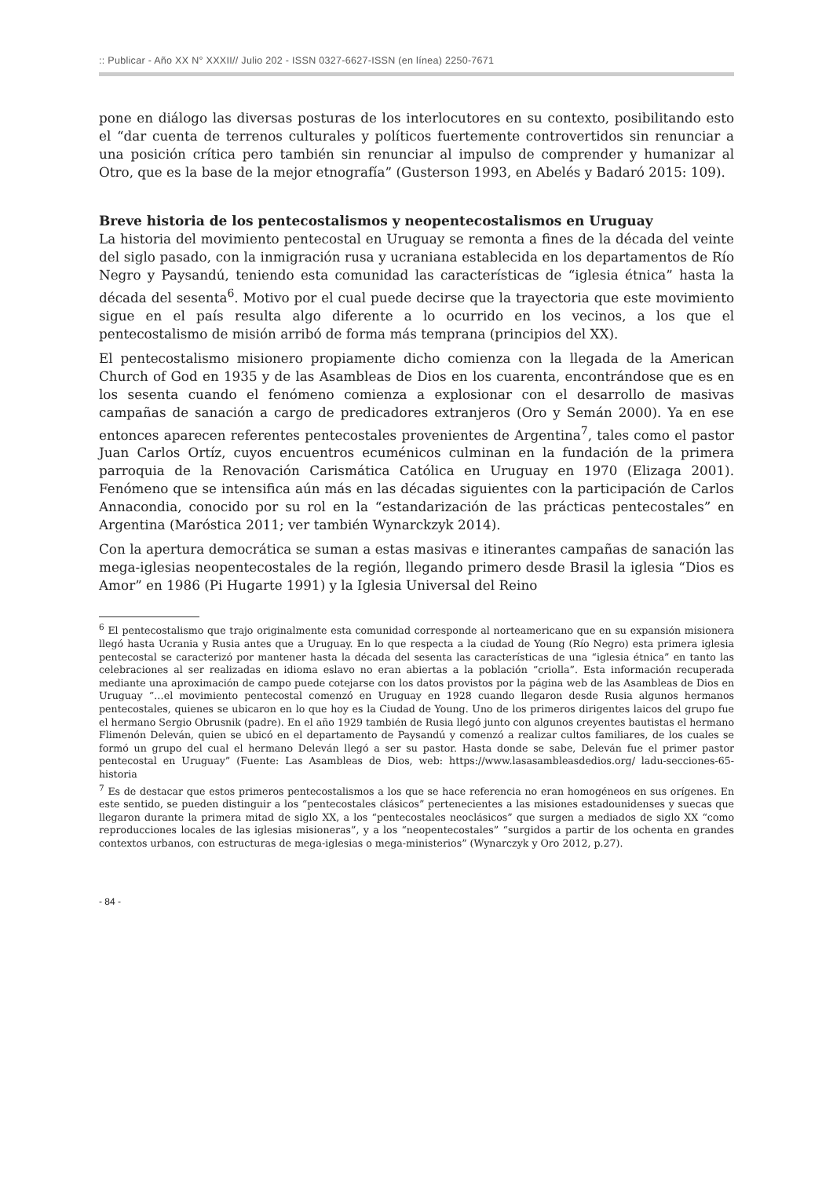:: Publicar - Año XX N° XXXII// Julio 202 - ISSN 0327-6627-ISSN (en línea) 2250-7671
pone en diálogo las diversas posturas de los interlocutores en su contexto, posibilitando esto el “dar cuenta de terrenos culturales y políticos fuertemente controvertidos sin renunciar a una posición crítica pero también sin renunciar al impulso de comprender y humanizar al Otro, que es la base de la mejor etnografía” (Gusterson 1993, en Abelés y Badaró 2015: 109).
Breve historia de los pentecostalismos y neopentecostalismos en Uruguay
La historia del movimiento pentecostal en Uruguay se remonta a fines de la década del veinte del siglo pasado, con la inmigración rusa y ucraniana establecida en los departamentos de Río Negro y Paysandú, teniendo esta comunidad las características de “iglesia étnica” hasta la década del sesenta<sup>6</sup>. Motivo por el cual puede decirse que la trayectoria que este movimiento sigue en el país resulta algo diferente a lo ocurrido en los vecinos, a los que el pentecostalismo de misión arribó de forma más temprana (principios del XX).
El pentecostalismo misionero propiamente dicho comienza con la llegada de la American Church of God en 1935 y de las Asambleas de Dios en los cuarenta, encontrándose que es en los sesenta cuando el fenómeno comienza a explosionar con el desarrollo de masivas campañas de sanación a cargo de predicadores extranjeros (Oro y Semán 2000). Ya en ese entonces aparecen referentes pentecostales provenientes de Argentina<sup>7</sup>, tales como el pastor Juan Carlos Ortíz, cuyos encuentros ecuménicos culminan en la fundación de la primera parroquia de la Renovación Carismática Católica en Uruguay en 1970 (Elizaga 2001). Fenómeno que se intensifica aún más en las décadas siguientes con la participación de Carlos Annacondia, conocido por su rol en la “estandarización de las prácticas pentecostales” en Argentina (Maróstica 2011; ver también Wynarckzyk 2014).
Con la apertura democrática se suman a estas masivas e itinerantes campañas de sanación las mega-iglesias neopentecostales de la región, llegando primero desde Brasil la iglesia “Dios es Amor” en 1986 (Pi Hugarte 1991) y la Iglesia Universal del Reino
<sup>6</sup> El pentecostalismo que trajo originalmente esta comunidad corresponde al norteamericano que en su expansión misionera llegó hasta Ucrania y Rusia antes que a Uruguay. En lo que respecta a la ciudad de Young (Río Negro) esta primera iglesia pentecostal se caracterizó por mantener hasta la década del sesenta las características de una “iglesia étnica” en tanto las celebraciones al ser realizadas en idioma eslavo no eran abiertas a la población “criolla”. Esta información recuperada mediante una aproximación de campo puede cotejarse con los datos provistos por la página web de las Asambleas de Dios en Uruguay “…el movimiento pentecostal comenzó en Uruguay en 1928 cuando llegaron desde Rusia algunos hermanos pentecostales, quienes se ubicaron en lo que hoy es la Ciudad de Young. Uno de los primeros dirigentes laicos del grupo fue el hermano Sergio Obrusnik (padre). En el año 1929 también de Rusia llegó junto con algunos creyentes bautistas el hermano Flimenón Deleván, quien se ubicó en el departamento de Paysandú y comenzó a realizar cultos familiares, de los cuales se formó un grupo del cual el hermano Deleván llegó a ser su pastor. Hasta donde se sabe, Deleván fue el primer pastor pentecostal en Uruguay” (Fuente: Las Asambleas de Dios, web: https://www.lasasambleasdedios.org/ ladu-secciones-65-historia
<sup>7</sup> Es de destacar que estos primeros pentecostalismos a los que se hace referencia no eran homogéneos en sus orígenes. En este sentido, se pueden distinguir a los “pentecostales clásicos” pertenecientes a las misiones estadounidenses y suecas que llegaron durante la primera mitad de siglo XX, a los “pentecostales neoclásicos” que surgen a mediados de siglo XX “como reproducciones locales de las iglesias misioneras”, y a los “neopentecostales” “surgidos a partir de los ochenta en grandes contextos urbanos, con estructuras de mega-iglesias o mega-ministerios” (Wynarczyk y Oro 2012, p.27).
- 84 -